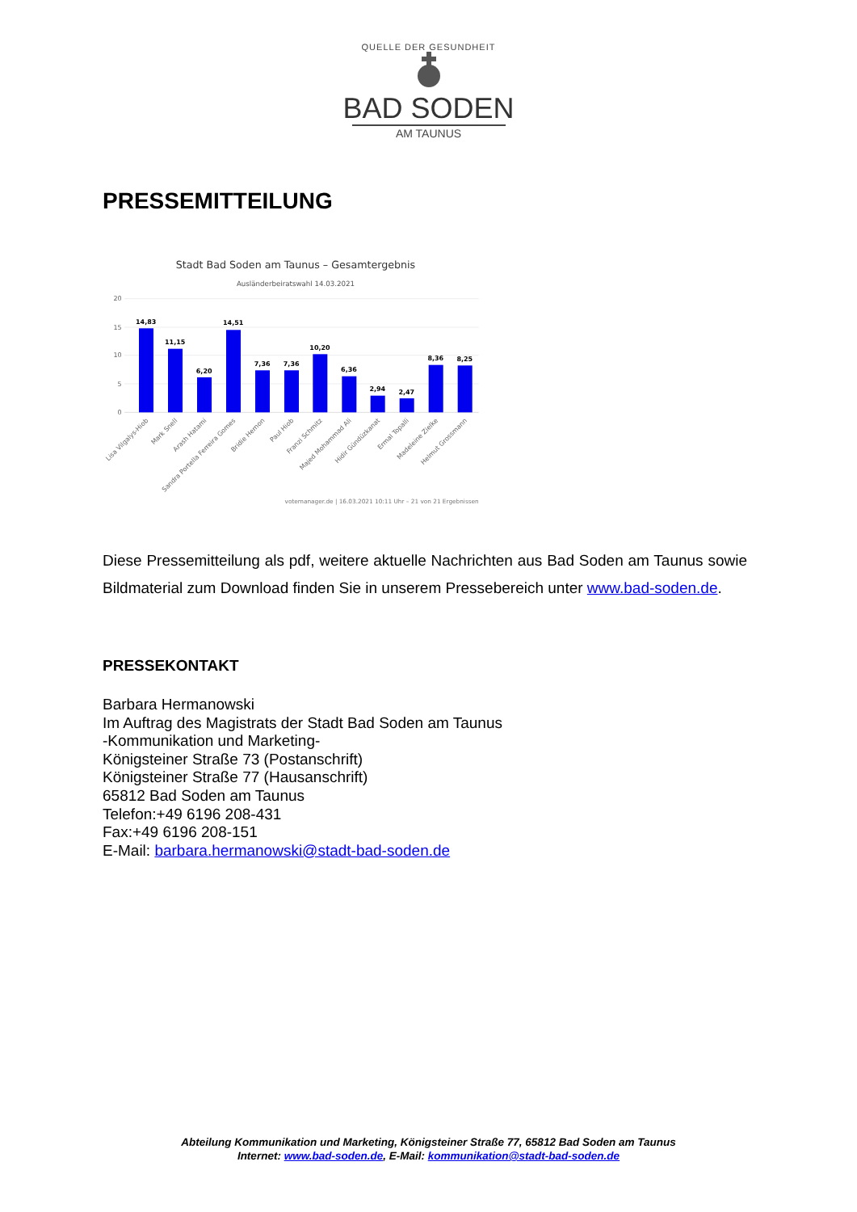QUELLE DER GESUNDHEIT
BAD SODEN
AM TAUNUS
PRESSEMITTEILUNG
Stadt Bad Soden am Taunus – Gesamtergebnis
Ausländerbeiratswahl 14.03.2021
20
15
10
5
0
14,83
11,15
6,20
14,51
7,36
7,36
10,20
6,36
2,94
2,47
8,36
8,25
Lisa Vilgalys-Hiob
Mark Snell
Arash Hatami
Sandra Portella Ferreira Gomes
Bridie Hernon
Paul Hiob
Franzi Schmitz
Majed Mohammad Ali
Hidir Gündüzkanat
Ermal Topalli
Madeleine Zielke
Helmut Grossmann
votemanager.de | 16.03.2021 10:11 Uhr – 21 von 21 Ergebnissen
Diese Pressemitteilung als pdf, weitere aktuelle Nachrichten aus Bad Soden am Taunus sowie Bildmaterial zum Download finden Sie in unserem Pressebereich unter www.bad-soden.de.
PRESSEKONTAKT
Barbara Hermanowski
Im Auftrag des Magistrats der Stadt Bad Soden am Taunus
-Kommunikation und Marketing-
Königsteiner Straße 73 (Postanschrift)
Königsteiner Straße 77 (Hausanschrift)
65812 Bad Soden am Taunus
Telefon:+49 6196 208-431
Fax:+49 6196 208-151
E-Mail: barbara.hermanowski@stadt-bad-soden.de
Abteilung Kommunikation und Marketing, Königsteiner Straße 77, 65812 Bad Soden am Taunus
Internet: www.bad-soden.de, E-Mail: kommunikation@stadt-bad-soden.de